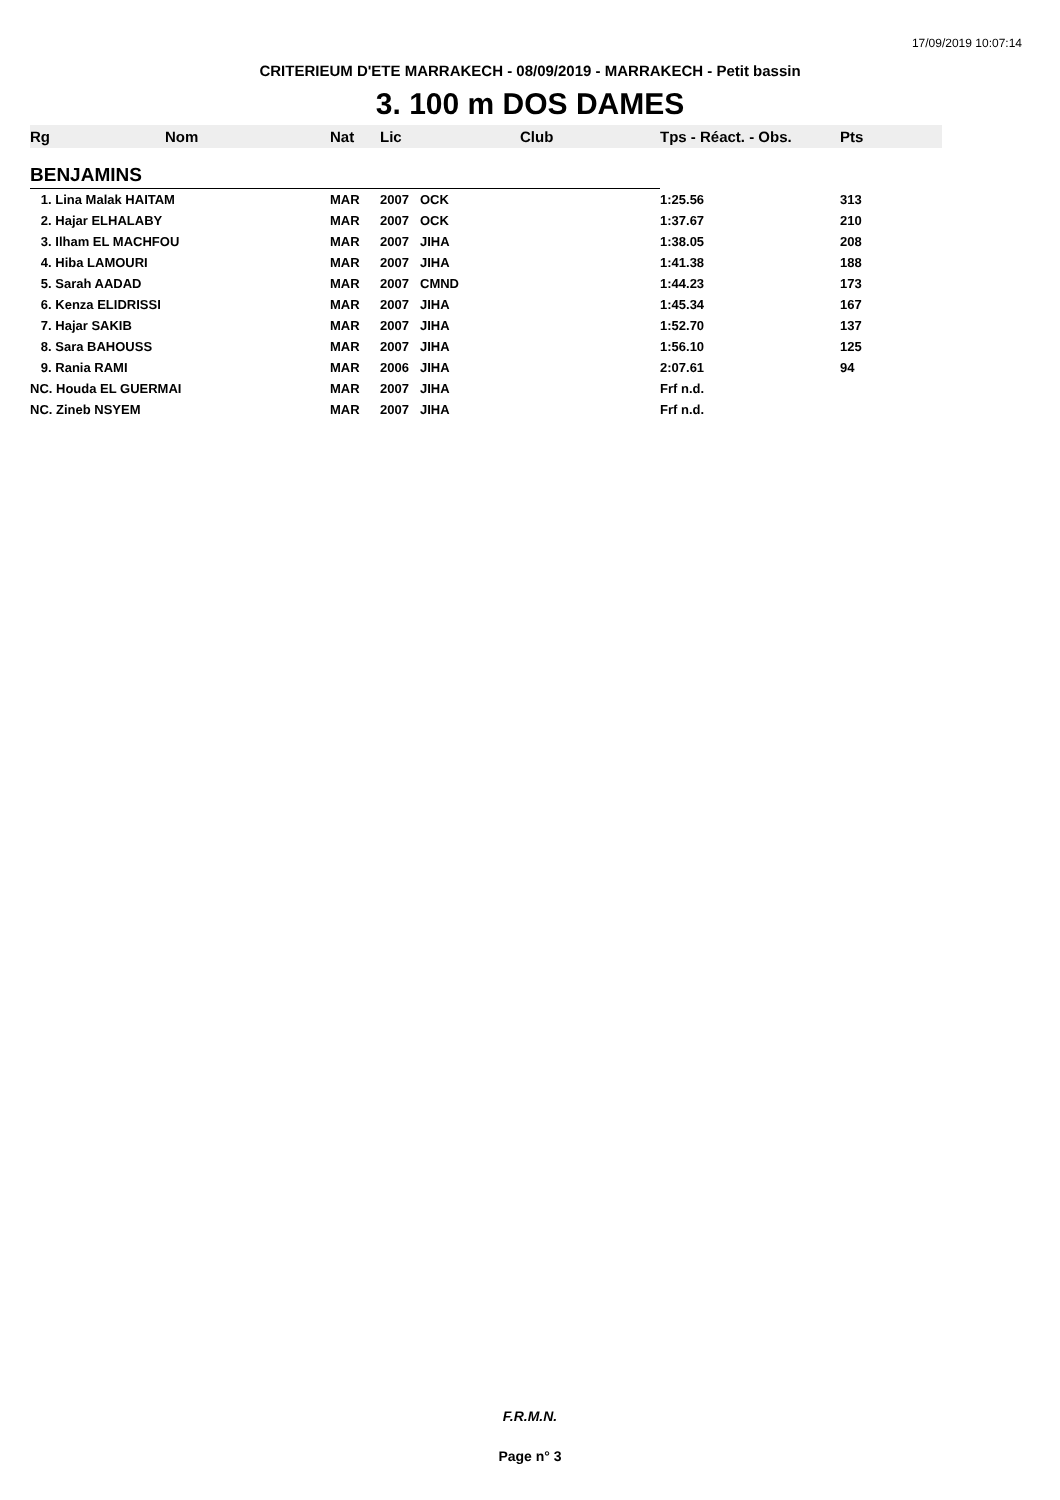17/09/2019 10:07:14
CRITERIEUM D'ETE MARRAKECH - 08/09/2019 - MARRAKECH - Petit bassin
3. 100 m DOS DAMES
| Rg | Nom | Nat | Lic | Club | Tps - Réact. - Obs. | Pts |
| --- | --- | --- | --- | --- | --- | --- |
| BENJAMINS | | | | | | |
| 1. Lina Malak HAITAM | | MAR | 2007 | OCK | 1:25.56 | 313 |
| 2. Hajar ELHALABY | | MAR | 2007 | OCK | 1:37.67 | 210 |
| 3. Ilham EL MACHFOU | | MAR | 2007 | JIHA | 1:38.05 | 208 |
| 4. Hiba LAMOURI | | MAR | 2007 | JIHA | 1:41.38 | 188 |
| 5. Sarah AADAD | | MAR | 2007 | CMND | 1:44.23 | 173 |
| 6. Kenza ELIDRISSI | | MAR | 2007 | JIHA | 1:45.34 | 167 |
| 7. Hajar SAKIB | | MAR | 2007 | JIHA | 1:52.70 | 137 |
| 8. Sara BAHOUSS | | MAR | 2007 | JIHA | 1:56.10 | 125 |
| 9. Rania RAMI | | MAR | 2006 | JIHA | 2:07.61 | 94 |
| NC. Houda EL GUERMAI | | MAR | 2007 | JIHA | Frf n.d. | |
| NC. Zineb NSYEM | | MAR | 2007 | JIHA | Frf n.d. | |
F.R.M.N.
Page n° 3